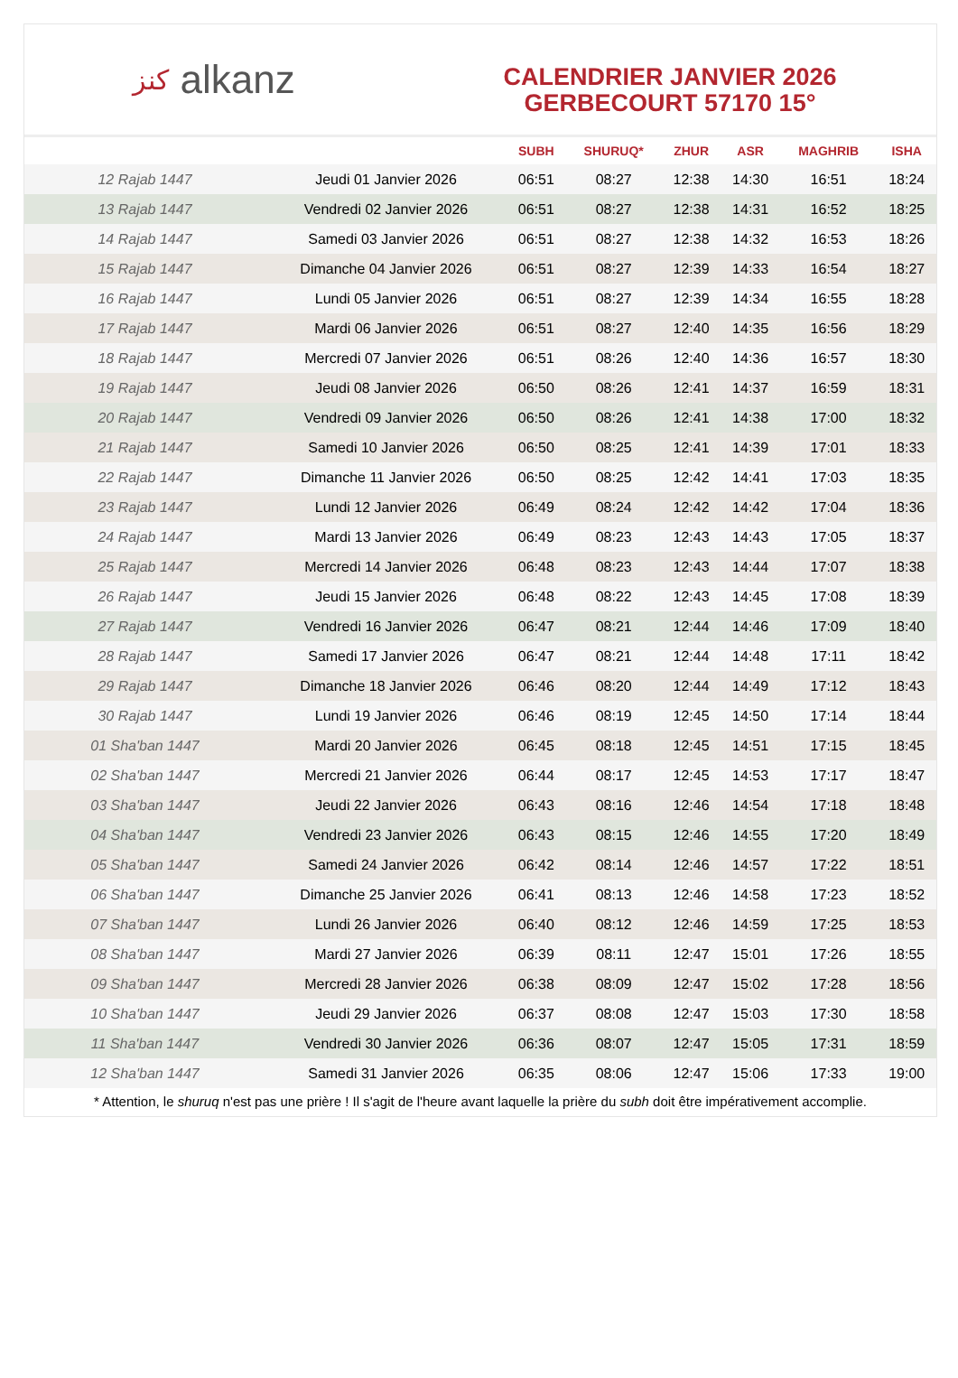كنز alkanz
CALENDRIER JANVIER 2026
GERBECOURT 57170 15°
| | | SUBH | SHURUQ* | ZHUR | ASR | MAGHRIB | ISHA |
| --- | --- | --- | --- | --- | --- | --- | --- |
| 12 Rajab 1447 | Jeudi 01 Janvier 2026 | 06:51 | 08:27 | 12:38 | 14:30 | 16:51 | 18:24 |
| 13 Rajab 1447 | Vendredi 02 Janvier 2026 | 06:51 | 08:27 | 12:38 | 14:31 | 16:52 | 18:25 |
| 14 Rajab 1447 | Samedi 03 Janvier 2026 | 06:51 | 08:27 | 12:38 | 14:32 | 16:53 | 18:26 |
| 15 Rajab 1447 | Dimanche 04 Janvier 2026 | 06:51 | 08:27 | 12:39 | 14:33 | 16:54 | 18:27 |
| 16 Rajab 1447 | Lundi 05 Janvier 2026 | 06:51 | 08:27 | 12:39 | 14:34 | 16:55 | 18:28 |
| 17 Rajab 1447 | Mardi 06 Janvier 2026 | 06:51 | 08:27 | 12:40 | 14:35 | 16:56 | 18:29 |
| 18 Rajab 1447 | Mercredi 07 Janvier 2026 | 06:51 | 08:26 | 12:40 | 14:36 | 16:57 | 18:30 |
| 19 Rajab 1447 | Jeudi 08 Janvier 2026 | 06:50 | 08:26 | 12:41 | 14:37 | 16:59 | 18:31 |
| 20 Rajab 1447 | Vendredi 09 Janvier 2026 | 06:50 | 08:26 | 12:41 | 14:38 | 17:00 | 18:32 |
| 21 Rajab 1447 | Samedi 10 Janvier 2026 | 06:50 | 08:25 | 12:41 | 14:39 | 17:01 | 18:33 |
| 22 Rajab 1447 | Dimanche 11 Janvier 2026 | 06:50 | 08:25 | 12:42 | 14:41 | 17:03 | 18:35 |
| 23 Rajab 1447 | Lundi 12 Janvier 2026 | 06:49 | 08:24 | 12:42 | 14:42 | 17:04 | 18:36 |
| 24 Rajab 1447 | Mardi 13 Janvier 2026 | 06:49 | 08:23 | 12:43 | 14:43 | 17:05 | 18:37 |
| 25 Rajab 1447 | Mercredi 14 Janvier 2026 | 06:48 | 08:23 | 12:43 | 14:44 | 17:07 | 18:38 |
| 26 Rajab 1447 | Jeudi 15 Janvier 2026 | 06:48 | 08:22 | 12:43 | 14:45 | 17:08 | 18:39 |
| 27 Rajab 1447 | Vendredi 16 Janvier 2026 | 06:47 | 08:21 | 12:44 | 14:46 | 17:09 | 18:40 |
| 28 Rajab 1447 | Samedi 17 Janvier 2026 | 06:47 | 08:21 | 12:44 | 14:48 | 17:11 | 18:42 |
| 29 Rajab 1447 | Dimanche 18 Janvier 2026 | 06:46 | 08:20 | 12:44 | 14:49 | 17:12 | 18:43 |
| 30 Rajab 1447 | Lundi 19 Janvier 2026 | 06:46 | 08:19 | 12:45 | 14:50 | 17:14 | 18:44 |
| 01 Sha'ban 1447 | Mardi 20 Janvier 2026 | 06:45 | 08:18 | 12:45 | 14:51 | 17:15 | 18:45 |
| 02 Sha'ban 1447 | Mercredi 21 Janvier 2026 | 06:44 | 08:17 | 12:45 | 14:53 | 17:17 | 18:47 |
| 03 Sha'ban 1447 | Jeudi 22 Janvier 2026 | 06:43 | 08:16 | 12:46 | 14:54 | 17:18 | 18:48 |
| 04 Sha'ban 1447 | Vendredi 23 Janvier 2026 | 06:43 | 08:15 | 12:46 | 14:55 | 17:20 | 18:49 |
| 05 Sha'ban 1447 | Samedi 24 Janvier 2026 | 06:42 | 08:14 | 12:46 | 14:57 | 17:22 | 18:51 |
| 06 Sha'ban 1447 | Dimanche 25 Janvier 2026 | 06:41 | 08:13 | 12:46 | 14:58 | 17:23 | 18:52 |
| 07 Sha'ban 1447 | Lundi 26 Janvier 2026 | 06:40 | 08:12 | 12:46 | 14:59 | 17:25 | 18:53 |
| 08 Sha'ban 1447 | Mardi 27 Janvier 2026 | 06:39 | 08:11 | 12:47 | 15:01 | 17:26 | 18:55 |
| 09 Sha'ban 1447 | Mercredi 28 Janvier 2026 | 06:38 | 08:09 | 12:47 | 15:02 | 17:28 | 18:56 |
| 10 Sha'ban 1447 | Jeudi 29 Janvier 2026 | 06:37 | 08:08 | 12:47 | 15:03 | 17:30 | 18:58 |
| 11 Sha'ban 1447 | Vendredi 30 Janvier 2026 | 06:36 | 08:07 | 12:47 | 15:05 | 17:31 | 18:59 |
| 12 Sha'ban 1447 | Samedi 31 Janvier 2026 | 06:35 | 08:06 | 12:47 | 15:06 | 17:33 | 19:00 |
* Attention, le shuruq n'est pas une prière ! Il s'agit de l'heure avant laquelle la prière du subh doit être impérativement accomplie.